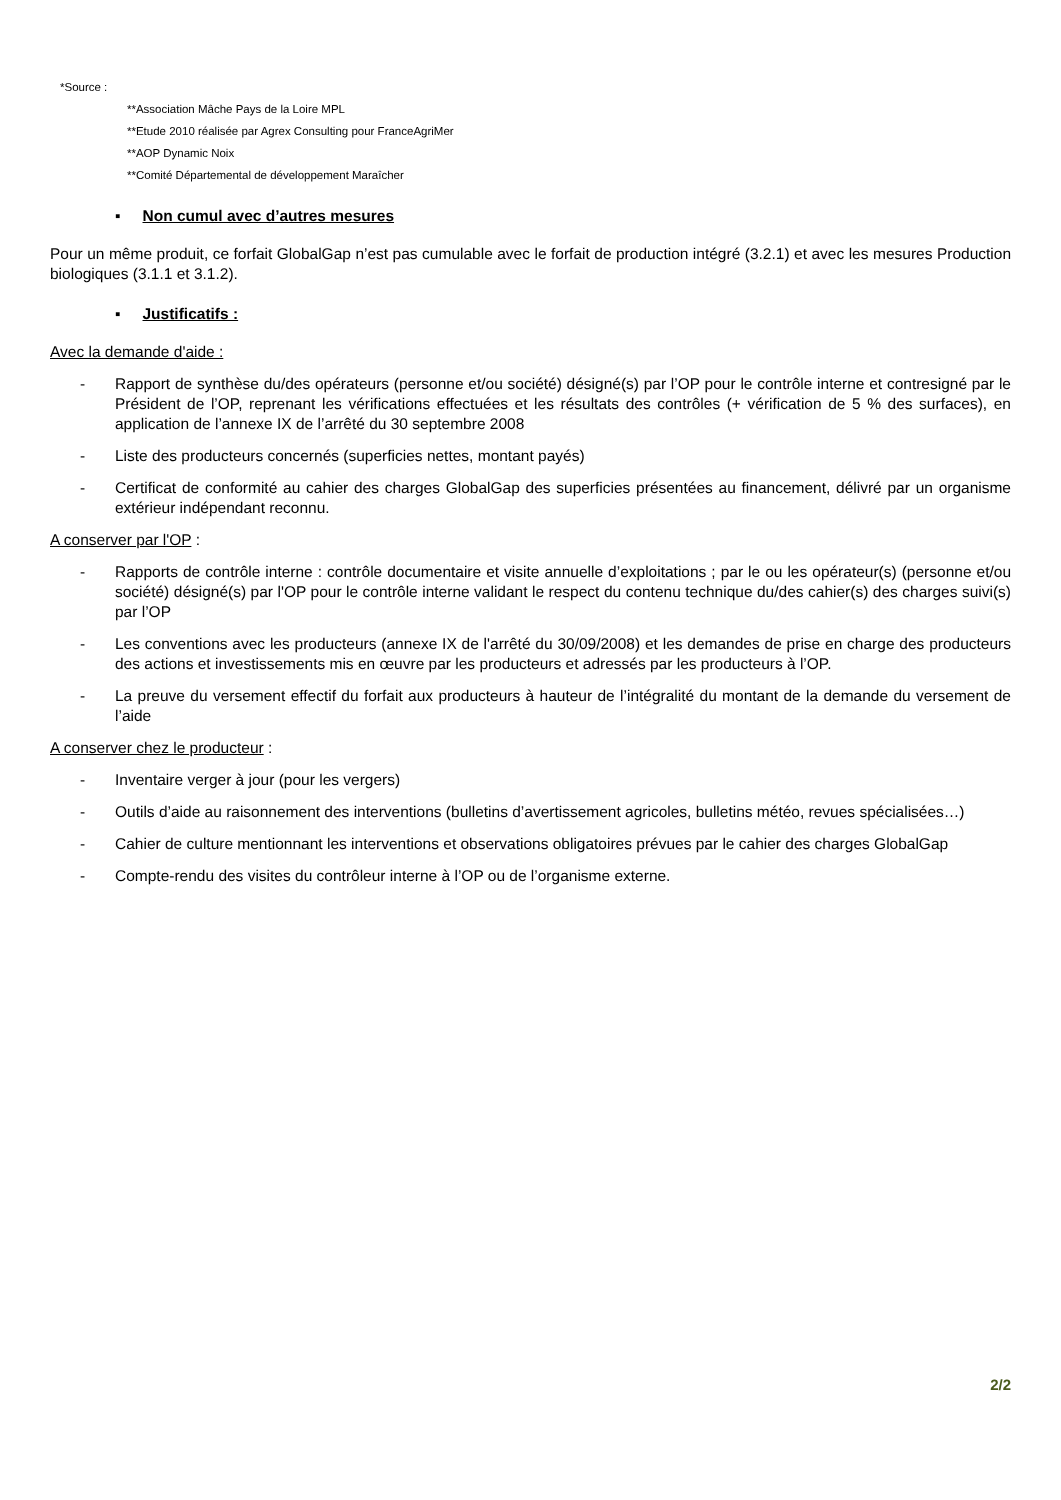*Source :
**Association Mâche Pays de la Loire MPL
**Etude 2010 réalisée par Agrex Consulting pour FranceAgriMer
**AOP Dynamic Noix
**Comité Départemental de développement Maraîcher
▪ Non cumul avec d’autres mesures
Pour un même produit, ce forfait GlobalGap n’est pas cumulable avec le forfait de production intégré (3.2.1) et avec les mesures Production biologiques (3.1.1 et 3.1.2).
▪ Justificatifs :
Avec la demande d'aide :
- Rapport de synthèse du/des opérateurs (personne et/ou société) désigné(s) par l’OP pour le contrôle interne et contresigné par le Président de l’OP, reprenant les vérifications effectuées et les résultats des contrôles (+ vérification de 5 % des surfaces), en application de l’annexe IX de l’arrêté du 30 septembre 2008
- Liste des producteurs concernés (superficies nettes, montant payés)
- Certificat de conformité au cahier des charges GlobalGap des superficies présentées au financement, délivré par un organisme extérieur indépendant reconnu.
A conserver par l'OP :
- Rapports de contrôle interne : contrôle documentaire et visite annuelle d’exploitations ; par le ou les opérateur(s) (personne et/ou société) désigné(s) par l'OP pour le contrôle interne validant le respect du contenu technique du/des cahier(s) des charges suivi(s) par l’OP
- Les conventions avec les producteurs (annexe IX de l'arrêté du 30/09/2008) et les demandes de prise en charge des producteurs des actions et investissements mis en œuvre par les producteurs et adressés par les producteurs à l’OP.
- La preuve du versement effectif du forfait aux producteurs à hauteur de l’intégralité du montant de la demande du versement de l’aide
A conserver chez le producteur :
- Inventaire verger à jour (pour les vergers)
- Outils d’aide au raisonnement des interventions (bulletins d’avertissement agricoles, bulletins météo, revues spécialisées…)
- Cahier de culture mentionnant les interventions et observations obligatoires prévues par le cahier des charges GlobalGap
- Compte-rendu des visites du contrôleur interne à l’OP ou de l’organisme externe.
2/2